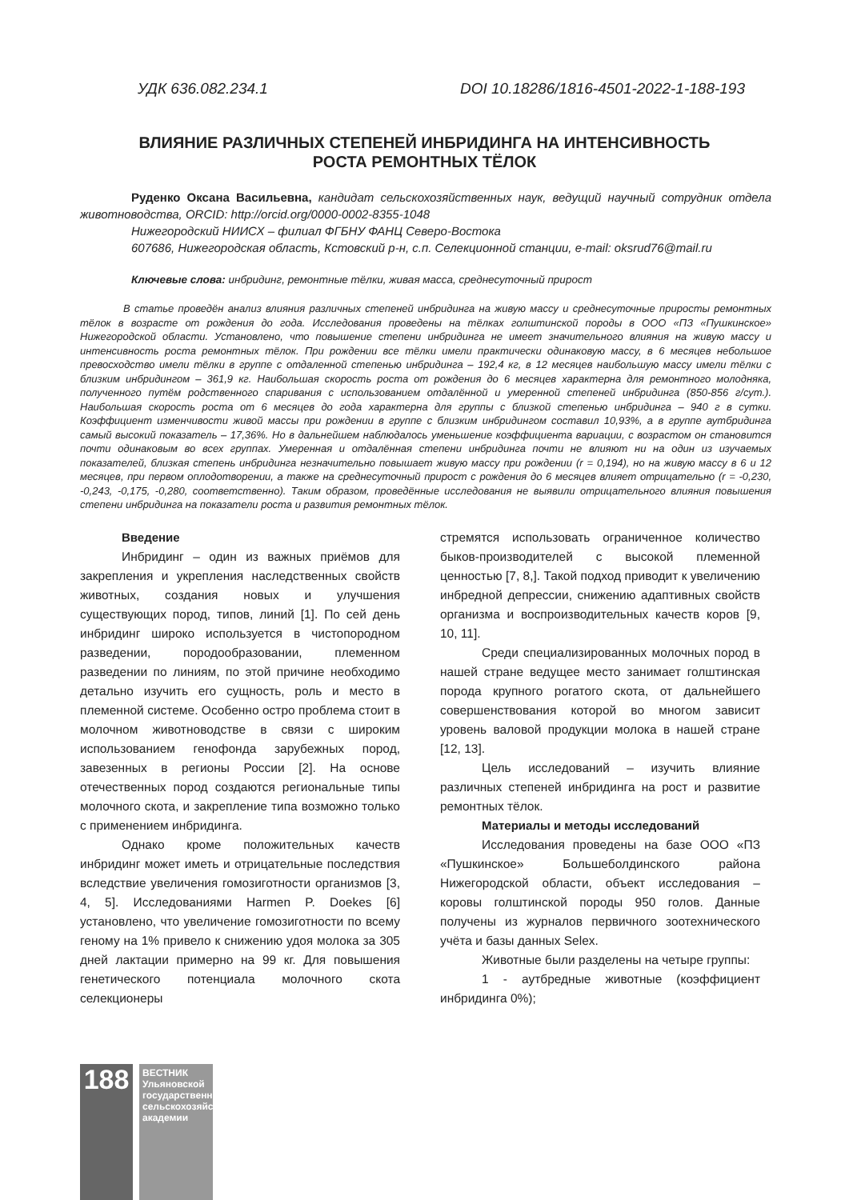УДК 636.082.234.1 DOI 10.18286/1816-4501-2022-1-188-193
ВЛИЯНИЕ РАЗЛИЧНЫХ СТЕПЕНЕЙ ИНБРИДИНГА НА ИНТЕНСИВНОСТЬ
РОСТА РЕМОНТНЫХ ТЁЛОК
Руденко Оксана Васильевна, кандидат сельскохозяйственных наук, ведущий научный сотрудник отдела животноводства, ORCID: http://orcid.org/0000-0002-8355-1048
Нижегородский НИИСХ – филиал ФГБНУ ФАНЦ Северо-Востока
607686, Нижегородская область, Кстовский р-н, с.п. Селекционной станции, e-mail: oksrud76@mail.ru
Ключевые слова: инбридинг, ремонтные тёлки, живая масса, среднесуточный прирост
В статье проведён анализ влияния различных степеней инбридинга на живую массу и среднесуточные приросты ремонтных тёлок в возрасте от рождения до года. Исследования проведены на тёлках голштинской породы в ООО «ПЗ «Пушкинское» Нижегородской области. Установлено, что повышение степени инбридинга не имеет значительного влияния на живую массу и интенсивность роста ремонтных тёлок. При рождении все тёлки имели практически одинаковую массу, в 6 месяцев небольшое превосходство имели тёлки в группе с отдаленной степенью инбридинга – 192,4 кг, в 12 месяцев наибольшую массу имели тёлки с близким инбридингом – 361,9 кг. Наибольшая скорость роста от рождения до 6 месяцев характерна для ремонтного молодняка, полученного путём родственного спаривания с использованием отдалённой и умеренной степеней инбридинга (850-856 г/сут.). Наибольшая скорость роста от 6 месяцев до года характерна для группы с близкой степенью инбридинга – 940 г в сутки. Коэффициент изменчивости живой массы при рождении в группе с близким инбридингом составил 10,93%, а в группе аутбридинга самый высокий показатель – 17,36%. Но в дальнейшем наблюдалось уменьшение коэффициента вариации, с возрастом он становится почти одинаковым во всех группах. Умеренная и отдалённая степени инбридинга почти не влияют ни на один из изучаемых показателей, близкая степень инбридинга незначительно повышает живую массу при рождении (r = 0,194), но на живую массу в 6 и 12 месяцев, при первом оплодотворении, а также на среднесуточный прирост с рождения до 6 месяцев влияет отрицательно (r = -0,230, -0,243, -0,175, -0,280, соответственно). Таким образом, проведённые исследования не выявили отрицательного влияния повышения степени инбридинга на показатели роста и развития ремонтных тёлок.
Введение
Инбридинг – один из важных приёмов для закрепления и укрепления наследственных свойств животных, создания новых и улучшения существующих пород, типов, линий [1]. По сей день инбридинг широко используется в чистопородном разведении, породообразовании, племенном разведении по линиям, по этой причине необходимо детально изучить его сущность, роль и место в племенной системе. Особенно остро проблема стоит в молочном животноводстве в связи с широким использованием генофонда зарубежных пород, завезенных в регионы России [2]. На основе отечественных пород создаются региональные типы молочного скота, и закрепление типа возможно только с применением инбридинга.
Однако кроме положительных качеств инбридинг может иметь и отрицательные последствия вследствие увеличения гомозиготности организмов [3, 4, 5]. Исследованиями Harmen P. Doekes [6] установлено, что увеличение гомозиготности по всему геному на 1% привело к снижению удоя молока за 305 дней лактации примерно на 99 кг. Для повышения генетического потенциала молочного скота селекционеры
стремятся использовать ограниченное количество быков-производителей с высокой племенной ценностью [7, 8,]. Такой подход приводит к увеличению инбредной депрессии, снижению адаптивных свойств организма и воспроизводительных качеств коров [9, 10, 11].
Среди специализированных молочных пород в нашей стране ведущее место занимает голштинская порода крупного рогатого скота, от дальнейшего совершенствования которой во многом зависит уровень валовой продукции молока в нашей стране [12, 13].
Цель исследований – изучить влияние различных степеней инбридинга на рост и развитие ремонтных тёлок.
Материалы и методы исследований
Исследования проведены на базе ООО «ПЗ «Пушкинское» Большеболдинского района Нижегородской области, объект исследования – коровы голштинской породы 950 голов. Данные получены из журналов первичного зоотехнического учёта и базы данных Selex.
Животные были разделены на четыре группы:
1 - аутбредные животные (коэффициент инбридинга 0%);
188
ВЕСТНИК Ульяновской государственной сельскохозяйственной академии